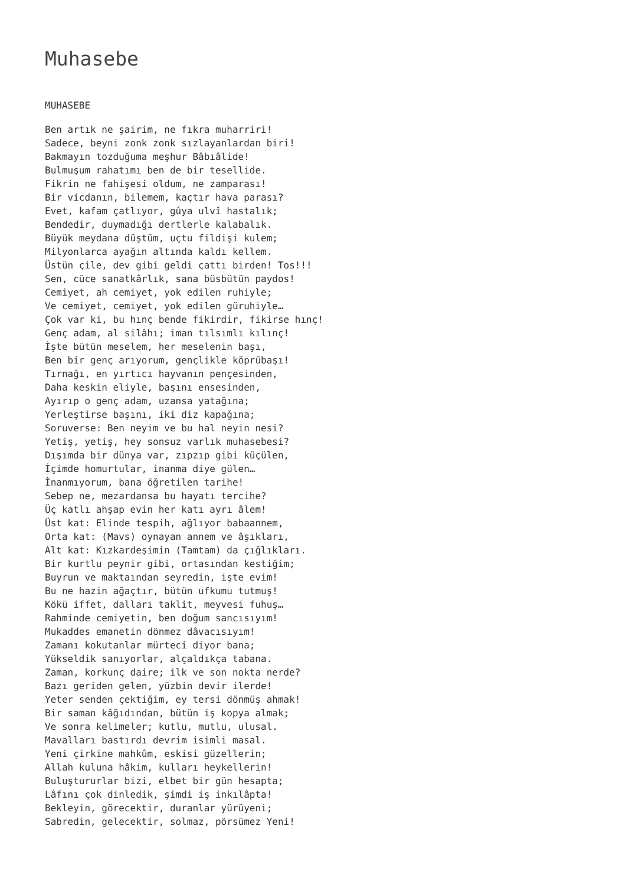Muhasebe
MUHASEBE
Ben artık ne şairim, ne fıkra muharriri! Sadece, beyni zonk zonk sızlayanlardan biri! Bakmayın tozduğuma meşhur Bâbıâlide! Bulmuşum rahatımı ben de bir tesellide. Fikrin ne fahişesi oldum, ne zamparası! Bir vicdanın, bilemem, kaçtır hava parası? Evet, kafam çatlıyor, gûya ulvî hastalık; Bendedir, duymadığı dertlerle kalabalık. Büyük meydana düştüm, uçtu fildişi kulem; Milyonlarca ayağın altında kaldı kellem. Üstün çile, dev gibi geldi çattı birden! Tos!!! Sen, cüce sanatkârlık, sana büsbütün paydos! Cemiyet, ah cemiyet, yok edilen ruhiyle; Ve cemiyet, cemiyet, yok edilen güruhiyle… Çok var ki, bu hınç bende fikirdir, fikirse hınç! Genç adam, al silâhı; iman tılsımlı kılınç! İşte bütün meselem, her meselenin başı, Ben bir genç arıyorum, gençlikle köprübaşı! Tırnağı, en yırtıcı hayvanın pençesinden, Daha keskin eliyle, başını ensesinden, Ayırıp o genç adam, uzansa yatağına; Yerleştirse başını, iki diz kapağına; Soruverse: Ben neyim ve bu hal neyin nesi? Yetiş, yetiş, hey sonsuz varlık muhasebesi? Dışımda bir dünya var, zıpzıp gibi küçülen, İçimde homurtular, inanma diye gülen… İnanmıyorum, bana öğretilen tarihe! Sebep ne, mezardansa bu hayatı tercihe? Üç katlı ahşap evin her katı ayrı âlem! Üst kat: Elinde tespih, ağlıyor babaannem, Orta kat: (Mavs) oynayan annem ve âşıkları, Alt kat: Kızkardeşimin (Tamtam) da çığlıkları. Bir kurtlu peynir gibi, ortasından kestiğim; Buyrun ve maktaından seyredin, işte evim! Bu ne hazin ağaçtır, bütün ufkumu tutmuş! Kökü iffet, dalları taklit, meyvesi fuhuş… Rahminde cemiyetin, ben doğum sancısıyım! Mukaddes emanetin dönmez dâvacısıyım! Zamanı kokutanlar mürteci diyor bana; Yükseldik sanıyorlar, alçaldıkça tabana. Zaman, korkunç daire; ilk ve son nokta nerde? Bazı geriden gelen, yüzbin devir ilerde! Yeter senden çektiğim, ey tersi dönmüş ahmak! Bir saman kâğıdından, bütün iş kopya almak; Ve sonra kelimeler; kutlu, mutlu, ulusal. Mavalları bastırdı devrim isimli masal. Yeni çirkine mahkûm, eskisi güzellerin; Allah kuluna hâkim, kulları heykellerin! Buluştururlar bizi, elbet bir gün hesapta; Lâfını çok dinledik, şimdi iş inkılâpta! Bekleyin, görecektir, duranlar yürüyeni; Sabredin, gelecektir, solmaz, pörsümez Yeni!